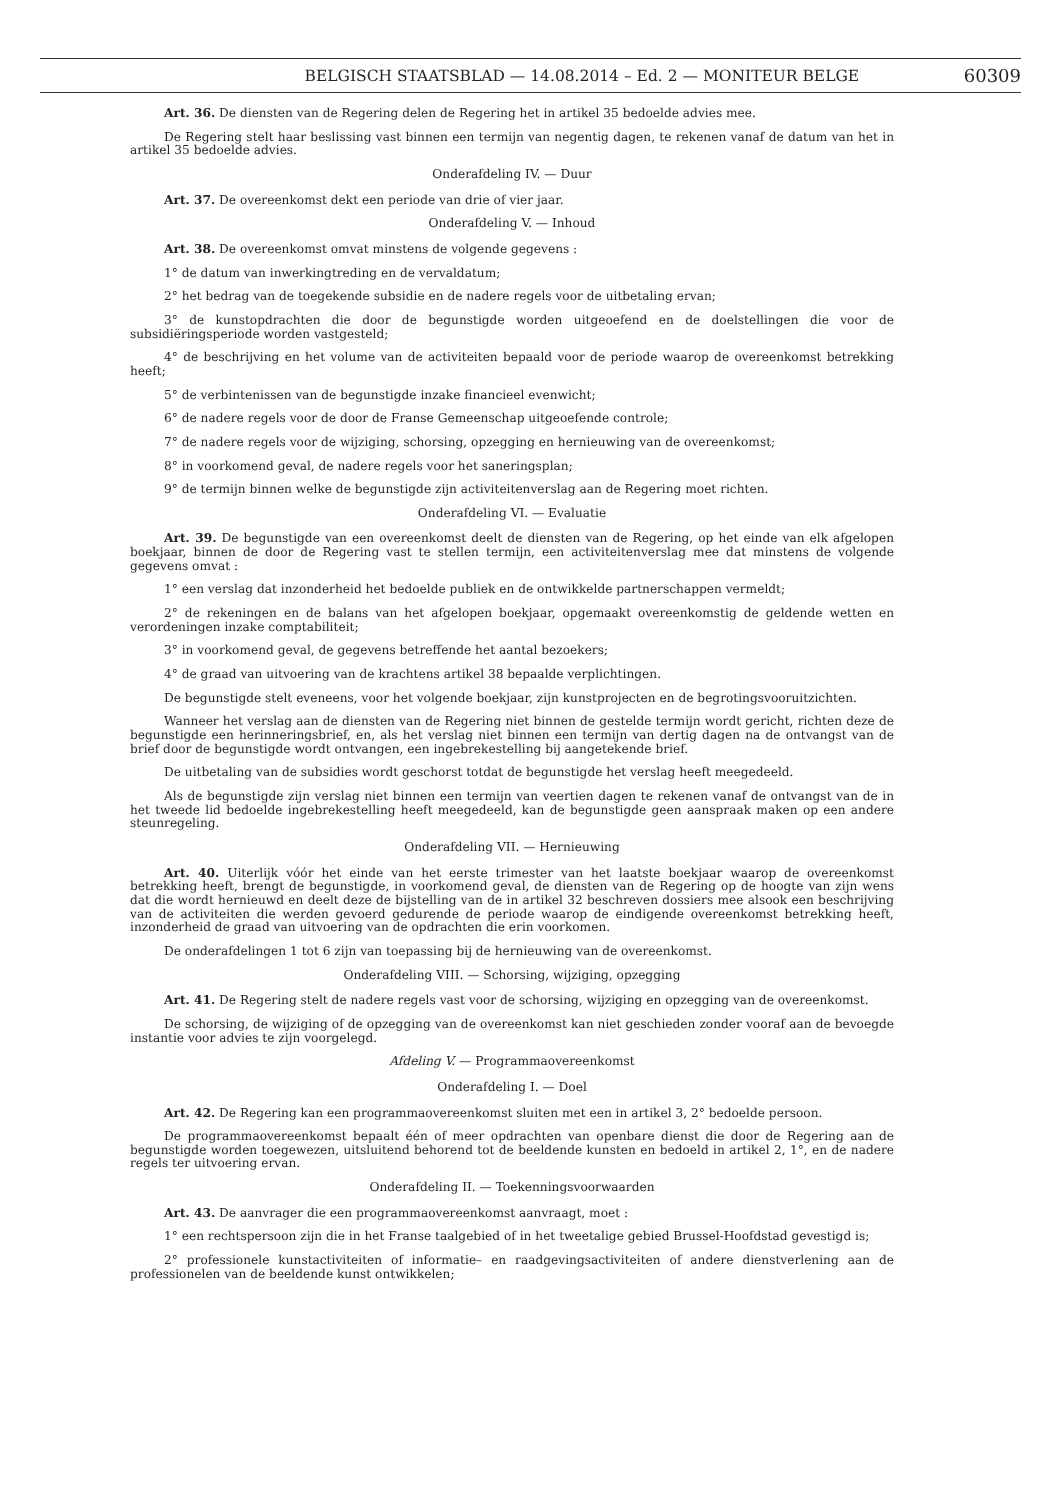BELGISCH STAATSBLAD — 14.08.2014 – Ed. 2 — MONITEUR BELGE 60309
Art. 36. De diensten van de Regering delen de Regering het in artikel 35 bedoelde advies mee.
De Regering stelt haar beslissing vast binnen een termijn van negentig dagen, te rekenen vanaf de datum van het in artikel 35 bedoelde advies.
Onderafdeling IV. — Duur
Art. 37. De overeenkomst dekt een periode van drie of vier jaar.
Onderafdeling V. — Inhoud
Art. 38. De overeenkomst omvat minstens de volgende gegevens :
1° de datum van inwerkingtreding en de vervaldatum;
2° het bedrag van de toegekende subsidie en de nadere regels voor de uitbetaling ervan;
3° de kunstopdrachten die door de begunstigde worden uitgeoefend en de doelstellingen die voor de subsidiëringsperiode worden vastgesteld;
4° de beschrijving en het volume van de activiteiten bepaald voor de periode waarop de overeenkomst betrekking heeft;
5° de verbintenissen van de begunstigde inzake financieel evenwicht;
6° de nadere regels voor de door de Franse Gemeenschap uitgeoefende controle;
7° de nadere regels voor de wijziging, schorsing, opzegging en hernieuwing van de overeenkomst;
8° in voorkomend geval, de nadere regels voor het saneringsplan;
9° de termijn binnen welke de begunstigde zijn activiteitenverslag aan de Regering moet richten.
Onderafdeling VI. — Evaluatie
Art. 39. De begunstigde van een overeenkomst deelt de diensten van de Regering, op het einde van elk afgelopen boekjaar, binnen de door de Regering vast te stellen termijn, een activiteitenverslag mee dat minstens de volgende gegevens omvat :
1° een verslag dat inzonderheid het bedoelde publiek en de ontwikkelde partnerschappen vermeldt;
2° de rekeningen en de balans van het afgelopen boekjaar, opgemaakt overeenkomstig de geldende wetten en verordeningen inzake comptabiliteit;
3° in voorkomend geval, de gegevens betreffende het aantal bezoekers;
4° de graad van uitvoering van de krachtens artikel 38 bepaalde verplichtingen.
De begunstigde stelt eveneens, voor het volgende boekjaar, zijn kunstprojecten en de begrotingsvooruitzichten.
Wanneer het verslag aan de diensten van de Regering niet binnen de gestelde termijn wordt gericht, richten deze de begunstigde een herinneringsbrief, en, als het verslag niet binnen een termijn van dertig dagen na de ontvangst van de brief door de begunstigde wordt ontvangen, een ingebrekestelling bij aangetekende brief.
De uitbetaling van de subsidies wordt geschorst totdat de begunstigde het verslag heeft meegedeeld.
Als de begunstigde zijn verslag niet binnen een termijn van veertien dagen te rekenen vanaf de ontvangst van de in het tweede lid bedoelde ingebrekestelling heeft meegedeeld, kan de begunstigde geen aanspraak maken op een andere steunregeling.
Onderafdeling VII. — Hernieuwing
Art. 40. Uiterlijk vóór het einde van het eerste trimester van het laatste boekjaar waarop de overeenkomst betrekking heeft, brengt de begunstigde, in voorkomend geval, de diensten van de Regering op de hoogte van zijn wens dat die wordt hernieuwd en deelt deze de bijstelling van de in artikel 32 beschreven dossiers mee alsook een beschrijving van de activiteiten die werden gevoerd gedurende de periode waarop de eindigende overeenkomst betrekking heeft, inzonderheid de graad van uitvoering van de opdrachten die erin voorkomen.
De onderafdelingen 1 tot 6 zijn van toepassing bij de hernieuwing van de overeenkomst.
Onderafdeling VIII. — Schorsing, wijziging, opzegging
Art. 41. De Regering stelt de nadere regels vast voor de schorsing, wijziging en opzegging van de overeenkomst.
De schorsing, de wijziging of de opzegging van de overeenkomst kan niet geschieden zonder vooraf aan de bevoegde instantie voor advies te zijn voorgelegd.
Afdeling V. — Programmaovereenkomst
Onderafdeling I. — Doel
Art. 42. De Regering kan een programmaovereenkomst sluiten met een in artikel 3, 2° bedoelde persoon.
De programmaovereenkomst bepaalt één of meer opdrachten van openbare dienst die door de Regering aan de begunstigde worden toegewezen, uitsluitend behorend tot de beeldende kunsten en bedoeld in artikel 2, 1°, en de nadere regels ter uitvoering ervan.
Onderafdeling II. — Toekenningsvoorwaarden
Art. 43. De aanvrager die een programmaovereenkomst aanvraagt, moet :
1° een rechtspersoon zijn die in het Franse taalgebied of in het tweetalige gebied Brussel-Hoofdstad gevestigd is;
2° professionele kunstactiviteiten of informatie– en raadgevingsactiviteiten of andere dienstverlening aan de professionelen van de beeldende kunst ontwikkelen;